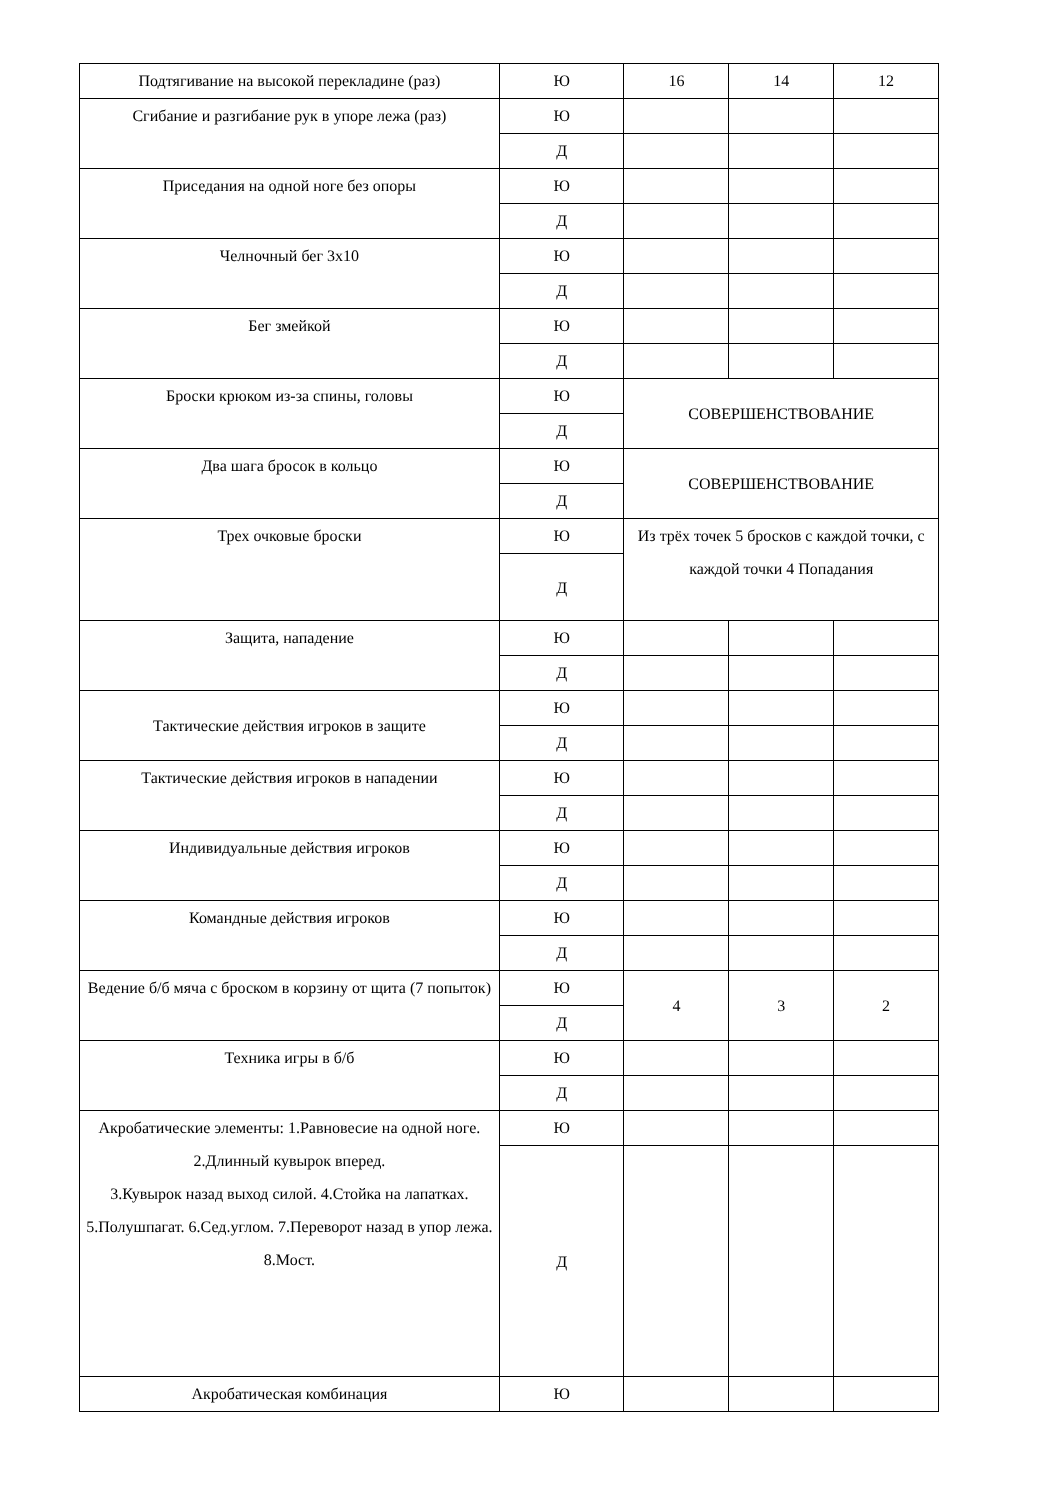| Подтягивание на высокой перекладине (раз) | Ю | 16 | 14 | 12 |
| Сгибание и разгибание рук в упоре лежа (раз) | Ю | | | |
| | Д | | | |
| Приседания на одной ноге без опоры | Ю | | | |
| | Д | | | |
| Челночный бег 3х10 | Ю | | | |
| | Д | | | |
| Бег змейкой | Ю | | | |
| | Д | | | |
| Броски крюком из-за спины, головы | Ю | СОВЕРШЕНСТВОВАНИЕ | | |
| | Д | | | |
| Два шага бросок в кольцо | Ю | СОВЕРШЕНСТВОВАНИЕ | | |
| | Д | | | |
| Трех очковые броски | Ю | Из трёх точек 5 бросков с каждой точки, с каждой точки 4 Попадания | | |
| | Д | | | |
| Защита, нападение | Ю | | | |
| | Д | | | |
| Тактические действия игроков в защите | Ю | | | |
| | Д | | | |
| Тактические действия игроков в нападении | Ю | | | |
| | Д | | | |
| Индивидуальные действия игроков | Ю | | | |
| | Д | | | |
| Командные действия игроков | Ю | | | |
| | Д | | | |
| Ведение б/б мяча с броском в корзину от щита (7 попыток) | Ю | 4 | 3 | 2 |
| | Д | | | |
| Техника игры в б/б | Ю | | | |
| | Д | | | |
| Акробатические элементы: 1.Равновесие на одной ноге. 2.Длинный кувырок вперед. 3.Кувырок назад выход силой. 4.Стойка на лапатках. 5.Полушпагат. 6.Сед.углом. 7.Переворот назад в упор лежа. 8.Мост. | Ю | | | |
| | Д | | | |
| Акробатическая комбинация | Ю | | | |